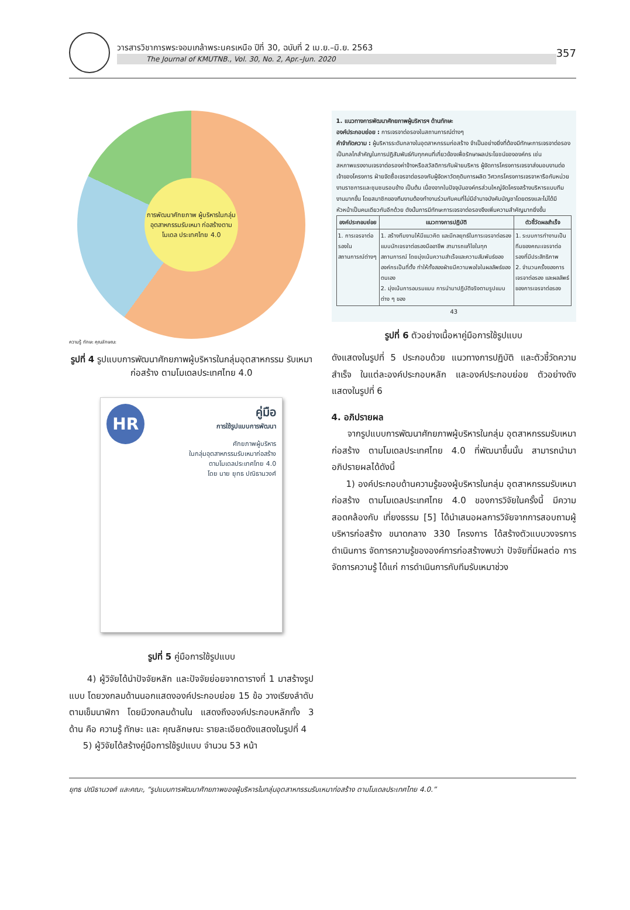วารสารวิชาการพระจอมเกล้าพระนครเหนือ ปีที่ 30, ฉบับที่ 2 เม.ย.–มิ.ย. 2563
The Journal of KMUTNB., Vol. 30, No. 2, Apr.–Jun. 2020
357
การพัฒนาศักยภาพ ผู้บริหารในกลุ่ม อุตสาหกรรมรับเหมา ก่อสร้างตามโมเดล ประเทศไทย 4.0
ความรู้ ทักษะ คุณลักษณะ
รูปที่ 4 รูปแบบการพัฒนาศักยภาพผู้บริหารในกลุ่มอุตสาหกรรม รับเหมาก่อสร้าง ตามโมเดลประเทศไทย 4.0
HR คู่มือ
การใช้รูปแบบการพัฒนา
ศักยภาพผู้บริหาร
ในกลุ่มอุตสาหกรรมรับเหมาก่อสร้าง
ตามโมเดลประเทศไทย 4.0
โดย นาย ยุทธ ปณิธานวงศ์
รูปที่ 5 คู่มือการใช้รูปแบบ
4) ผู้วิจัยได้นำปัจจัยหลัก และปัจจัยย่อยจากตารางที่ 1 มาสร้างรูปแบบ โดยวงกลมด้านนอกแสดงองค์ประกอบย่อย 15 ข้อ วางเรียงลำดับตามเข็มนาฬิกา โดยมีวงกลมด้านใน แสดงถึงองค์ประกอบหลักทั้ง 3 ด้าน คือ ความรู้ ทักษะ และ คุณลักษณะ รายละเอียดดังแสดงในรูปที่ 4
5) ผู้วิจัยได้สร้างคู่มือการใช้รูปแบบ จำนวน 53 หน้า
1. แนวทางการพัฒนาศักยภาพผู้บริหารฯ ด้านทักษะ
องค์ประกอบย่อย : การเจรจาต่อรองในสถานการณ์ต่างๆ
คำจำกัดความ : ผู้บริหารระดับกลางในอุตสาหกรรมก่อสร้าง จำเป็นอย่างยิ่งที่ต้องมีทักษะการเจรจาต่อรอง เป็นกลไกสำคัญในการปฏิสัมพันธ์กับทุกคนที่เกี่ยวข้องเพื่อรักษาผลประโยชน์ขององค์กร เช่น สหภาพแรงงานเจรจาต่อรองค่าจ้างหรือสวัสดิการกับฝ่ายบริหาร ผู้จัดการโครงการเจรจาส่งมอบงานต่อเจ้าของโครงการ ฝ่ายจัดซื้อเจรจาต่อรองกับผู้จัดหาวัตถุดิบการผลิต วิศวกรโครงการเจรจาหารือกับหน่วยงานราชการและชุมชนรอบข้าง เป็นต้น เนื่องจากในปัจจุบันองค์กรส่วนใหญ่จัดโครงสร้างบริหารแบบทีมงานมากขึ้น โดยสมาชิกของทีมงานต้องทำงานร่วมกับคนที่ไม่มีอำนาจบังคับบัญชาโดยตรงและไม่ได้มีหัวหน้าเป็นคนเดียวกันอีกด้วย ดังนั้นการมีทักษะการเจรจาต่อรองจึงเพิ่มความสำคัญมากยิ่งขึ้น
| องค์ประกอบย่อย | แนวทางการปฏิบัติ | ตัวชี้วัดผลสำเร็จ |
| --- | --- | --- |
| 1. การเจรจาต่อรองในสถานการณ์ต่างๆ | 1. สร้างทีมงานให้มีแนวคิด และมีกลยุทธ์ในการเจรจาต่อรอง แบบนักเจรจาต่อรองมืออาชีพ สามารถแก้ไขในทุกสถานการณ์ โดยมุ่งเน้นความสำเร็จและความสัมพันธ์ขององค์กรเป็นที่ตั้ง ทำให้ทั้งสองฝ่ายมีความพอใจในผลลัพธ์ของตนเอง 2. มุ่งเน้นการอบรมแบบ การนำมาปฏิบัติจริงตามรูปแบบต่าง ๆ ของ | 1. ระบบการทำงานเป็นทีมของคณะเจรจาต่อรองที่มีประสิทธิภาพ 2. จำนวนครั้งของการเจรจาต่อรอง และผลลัพธ์ของการเจรจาต่อรอง |
43
รูปที่ 6 ตัวอย่างเนื้อหาคู่มือการใช้รูปแบบ
ดังแสดงในรูปที่ 5 ประกอบด้วย แนวทางการปฏิบัติ และตัวชี้วัดความสำเร็จ ในแต่ละองค์ประกอบหลัก และองค์ประกอบย่อย ตัวอย่างดังแสดงในรูปที่ 6
4. อภิปรายผล
จากรูปแบบการพัฒนาศักยภาพผู้บริหารในกลุ่ม อุตสาหกรรมรับเหมาก่อสร้าง ตามโมเดลประเทศไทย 4.0 ที่พัฒนาขึ้นนั้น สามารถนำมาอภิปรายผลได้ดังนี้
1) องค์ประกอบด้านความรู้ของผู้บริหารในกลุ่ม อุตสาหกรรมรับเหมาก่อสร้าง ตามโมเดลประเทศไทย 4.0 ของการวิจัยในครั้งนี้ มีความสอดคล้องกับ เที่ยงธรรม [5] ได้นำเสนอผลการวิจัยจากการสอบถามผู้บริหารก่อสร้าง ขนาดกลาง 330 โครงการ ได้สร้างตัวแบบวงจรการดำเนินการ จัดการความรู้ขององค์การก่อสร้างพบว่า ปัจจัยที่มีผลต่อ การจัดการความรู้ ได้แก่ การดำเนินการกับทีมรับเหมาช่วง
ยุทธ ปณิธานวงศ์ และคณะ, “รูปแบบการพัฒนาศักยภาพของผู้บริหารในกลุ่มอุตสาหกรรมรับเหมาก่อสร้าง ตามโมเดลประเทศไทย 4.0.”